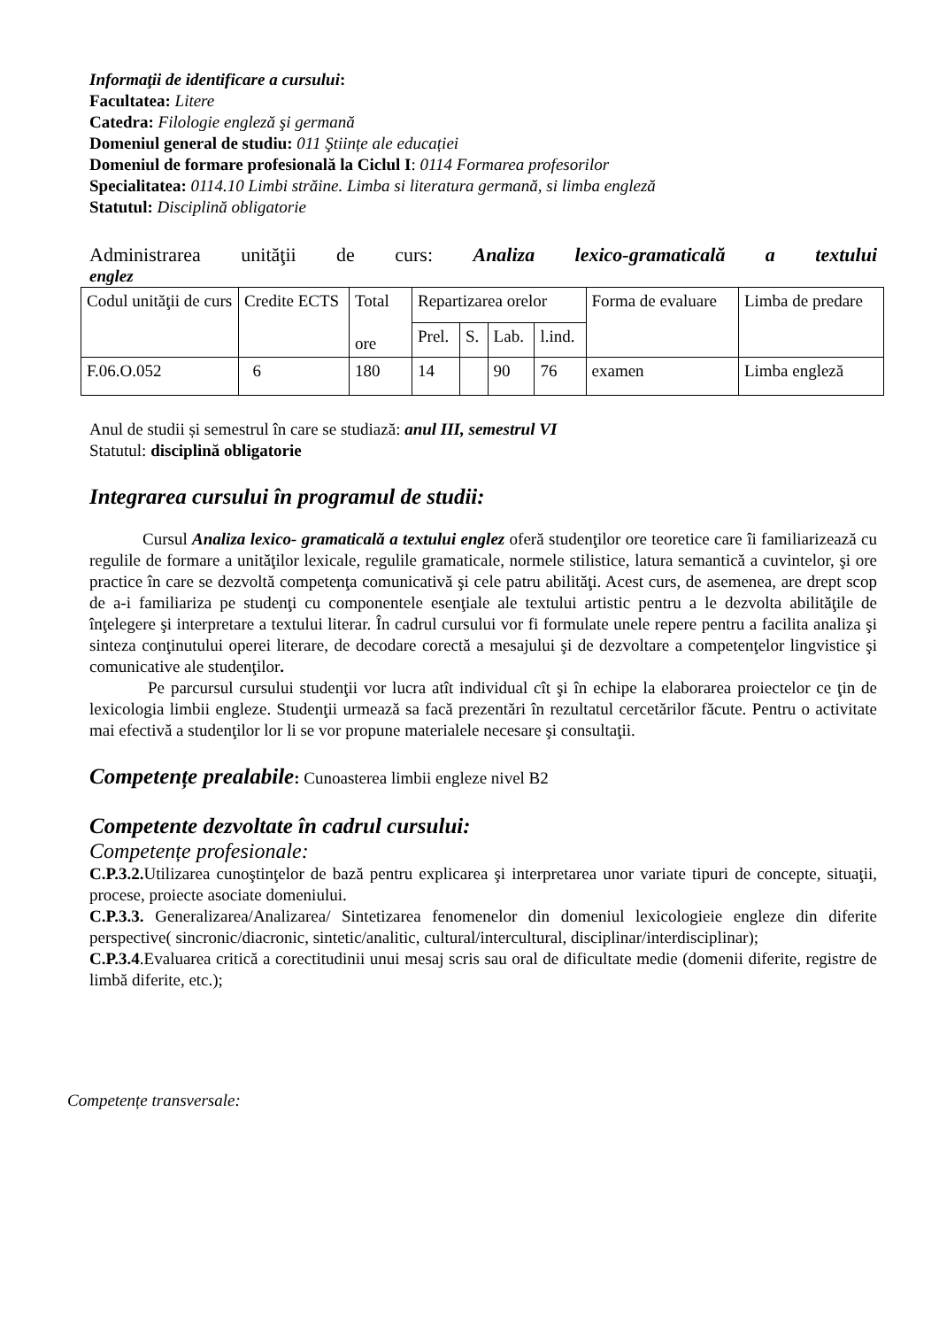Informaţii de identificare a cursului:
Facultatea: Litere
Catedra: Filologie engleză şi germană
Domeniul general de studiu: 011 Ştiințe ale educației
Domeniul de formare profesională la Ciclul I: 0114 Formarea profesorilor
Specialitatea: 0114.10 Limbi străine. Limba si literatura germană, si limba engleză
Statutul: Disciplină obligatorie
Administrarea unităţii de curs: Analiza lexico-gramaticală a textului
englez
| Codul unităţii de curs | Credite ECTS | Total ore | Repartizarea orelor | | | | Forma de evaluare | Limba de predare |
| | | | Prel. | S. | Lab. | l.ind. | | |
| F.06.O.052 | 6 | 180 | 14 | | 90 | 76 | examen | Limba engleză |
Anul de studii și semestrul în care se studiază: anul III, semestrul VI
Statutul: disciplină obligatorie
Integrarea cursului în programul de studii:
Cursul Analiza lexico- gramaticală a textului englez oferă studenţilor ore teoretice care îi familiarizează cu regulile de formare a unităţilor lexicale, regulile gramaticale, normele stilistice, latura semantică a cuvintelor, şi ore practice în care se dezvoltă competenţa comunicativă şi cele patru abilităţi. Acest curs, de asemenea, are drept scop de a-i familiariza pe studenţi cu componentele esenţiale ale textului artistic pentru a le dezvolta abilităţile de înţelegere şi interpretare a textului literar. În cadrul cursului vor fi formulate unele repere pentru a facilita analiza şi sinteza conţinutului operei literare, de decodare corectă a mesajului şi de dezvoltare a competenţelor lingvistice şi comunicative ale studenţilor.
Pe parcursul cursului studenţii vor lucra atît individual cît şi în echipe la elaborarea proiectelor ce ţin de lexicologia limbii engleze. Studenţii urmează sa facă prezentări în rezultatul cercetărilor făcute. Pentru o activitate mai efectivă a studenţilor lor li se vor propune materialele necesare şi consultaţii.
Competențe prealabile: Cunoasterea limbii engleze nivel B2
Competente dezvoltate în cadrul cursului:
Competențe profesionale:
C.P.3.2. Utilizarea cunoştinţelor de bază pentru explicarea şi interpretarea unor variate tipuri de concepte, situaţii, procese, proiecte asociate domeniului.
C.P.3.3. Generalizarea/Analizarea/ Sintetizarea fenomenelor din domeniul lexicologieie engleze din diferite perspective( sincronic/diacronic, sintetic/analitic, cultural/intercultural, disciplinar/interdisciplinar);
C.P.3.4.Evaluarea critică a corectitudinii unui mesaj scris sau oral de dificultate medie (domenii diferite, registre de limbă diferite, etc.);
Competențe transversale: